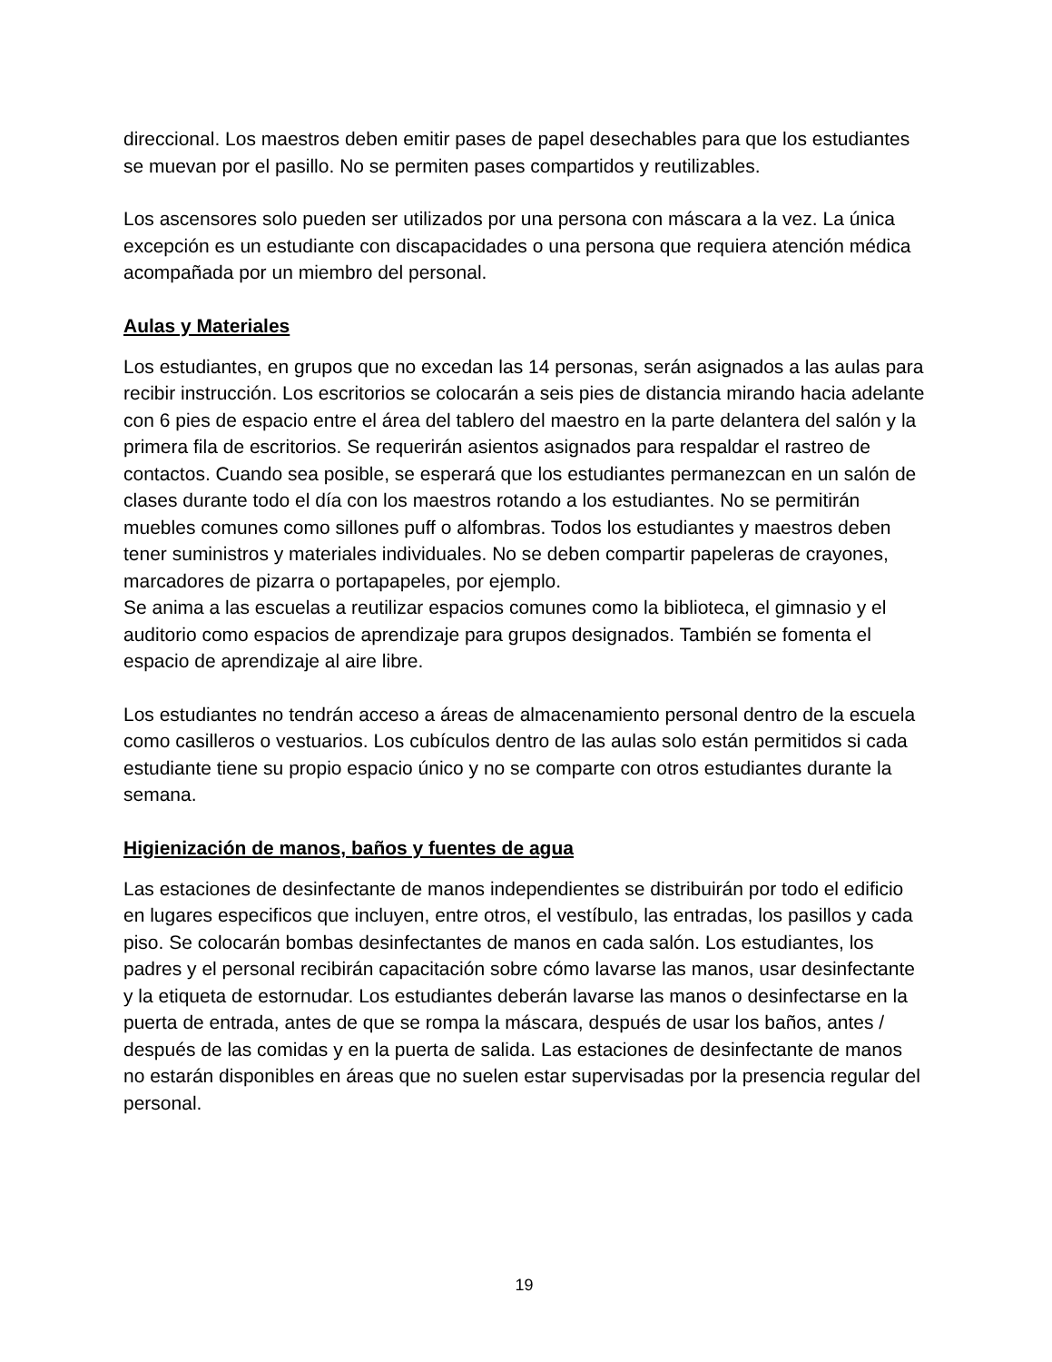direccional. Los maestros deben emitir pases de papel desechables para que los estudiantes se muevan por el pasillo. No se permiten pases compartidos y reutilizables.
Los ascensores solo pueden ser utilizados por una persona con máscara a la vez. La única excepción es un estudiante con discapacidades o una persona que requiera atención médica acompañada por un miembro del personal.
Aulas y Materiales
Los estudiantes, en grupos que no excedan las 14 personas, serán asignados a las aulas para recibir instrucción. Los escritorios se colocarán a seis pies de distancia mirando hacia adelante con 6 pies de espacio entre el área del tablero del maestro en la parte delantera del salón y la primera fila de escritorios. Se requerirán asientos asignados para respaldar el rastreo de contactos. Cuando sea posible, se esperará que los estudiantes permanezcan en un salón de clases durante todo el día con los maestros rotando a los estudiantes. No se permitirán muebles comunes como sillones puff o alfombras. Todos los estudiantes y maestros deben tener suministros y materiales individuales. No se deben compartir papeleras de crayones, marcadores de pizarra o portapapeles, por ejemplo.
Se anima a las escuelas a reutilizar espacios comunes como la biblioteca, el gimnasio y el auditorio como espacios de aprendizaje para grupos designados. También se fomenta el espacio de aprendizaje al aire libre.
Los estudiantes no tendrán acceso a áreas de almacenamiento personal dentro de la escuela como casilleros o vestuarios. Los cubículos dentro de las aulas solo están permitidos si cada estudiante tiene su propio espacio único y no se comparte con otros estudiantes durante la semana.
Higienización de manos, baños y fuentes de agua
Las estaciones de desinfectante de manos independientes se distribuirán por todo el edificio en lugares especificos que incluyen, entre otros, el vestíbulo, las entradas, los pasillos y cada piso. Se colocarán bombas desinfectantes de manos en cada salón. Los estudiantes, los padres y el personal recibirán capacitación sobre cómo lavarse las manos, usar desinfectante y la etiqueta de estornudar. Los estudiantes deberán lavarse las manos o desinfectarse en la puerta de entrada, antes de que se rompa la máscara, después de usar los baños, antes / después de las comidas y en la puerta de salida. Las estaciones de desinfectante de manos no estarán disponibles en áreas que no suelen estar supervisadas por la presencia regular del personal.
19